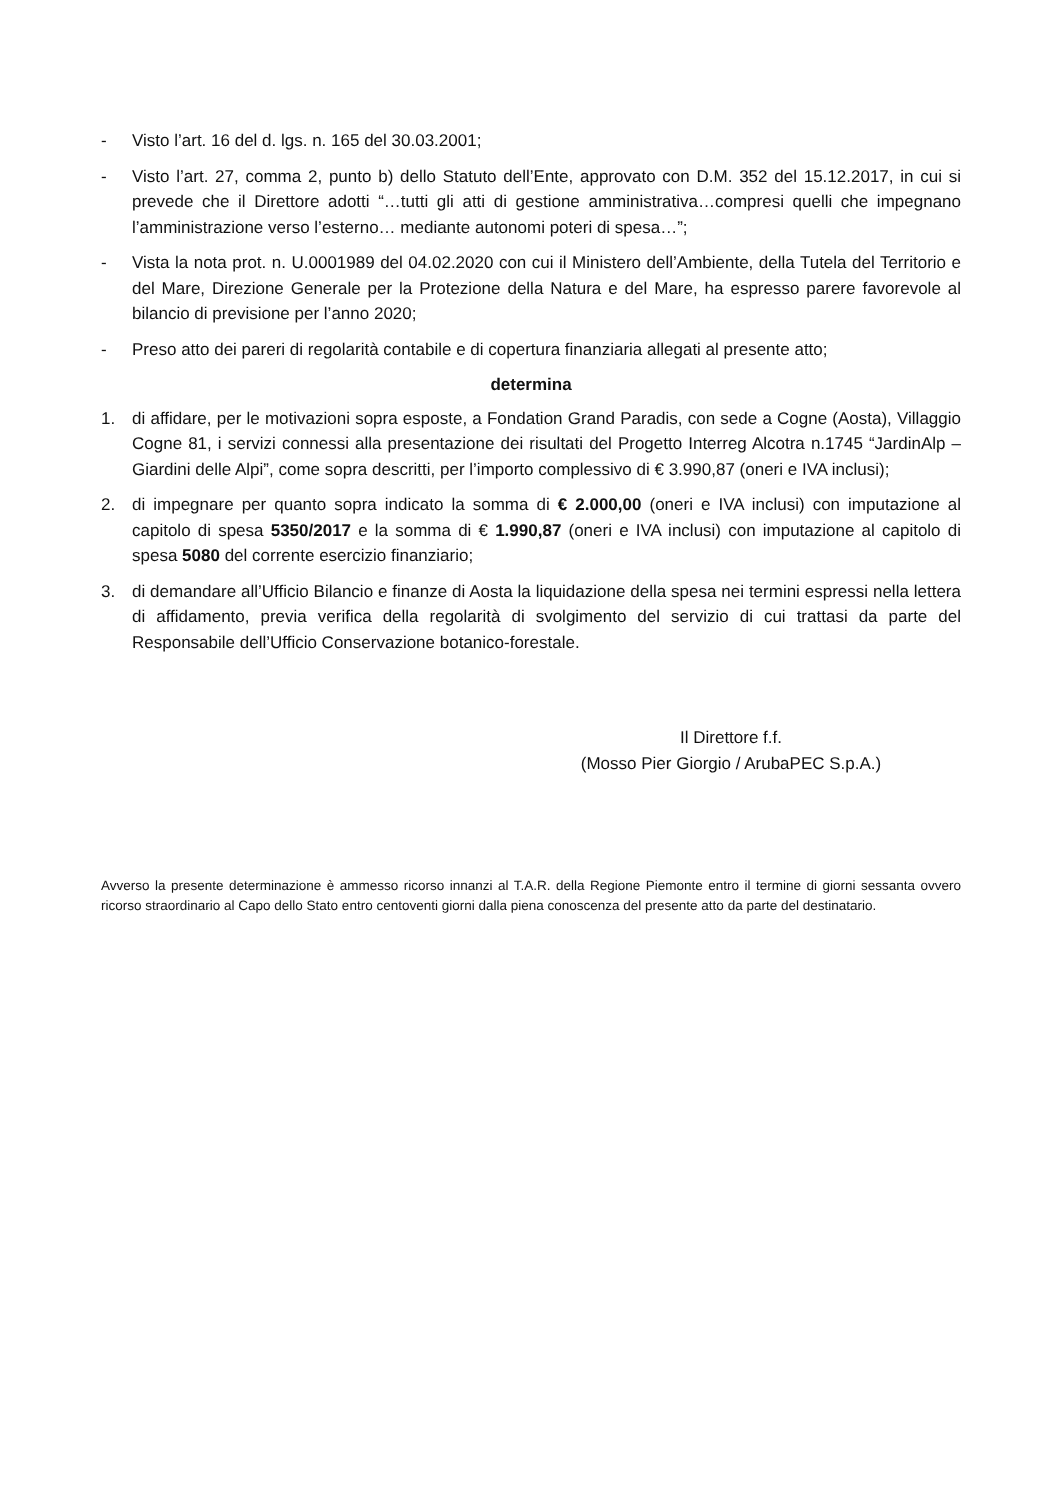- Visto l’art. 16 del d. lgs. n. 165 del 30.03.2001;
- Visto l’art. 27, comma 2, punto b) dello Statuto dell’Ente, approvato con D.M. 352 del 15.12.2017, in cui si prevede che il Direttore adotti “…tutti gli atti di gestione amministrativa…compresi quelli che impegnano l’amministrazione verso l’esterno… mediante autonomi poteri di spesa…”;
- Vista la nota prot. n. U.0001989 del 04.02.2020 con cui il Ministero dell’Ambiente, della Tutela del Territorio e del Mare, Direzione Generale per la Protezione della Natura e del Mare, ha espresso parere favorevole al bilancio di previsione per l’anno 2020;
- Preso atto dei pareri di regolarità contabile e di copertura finanziaria allegati al presente atto;
determina
1. di affidare, per le motivazioni sopra esposte, a Fondation Grand Paradis, con sede a Cogne (Aosta), Villaggio Cogne 81, i servizi connessi alla presentazione dei risultati del Progetto Interreg Alcotra n.1745 “JardinAlp – Giardini delle Alpi”, come sopra descritti, per l’importo complessivo di € 3.990,87 (oneri e IVA inclusi);
2. di impegnare per quanto sopra indicato la somma di € 2.000,00 (oneri e IVA inclusi) con imputazione al capitolo di spesa 5350/2017 e la somma di € 1.990,87 (oneri e IVA inclusi) con imputazione al capitolo di spesa 5080 del corrente esercizio finanziario;
3. di demandare all’Ufficio Bilancio e finanze di Aosta la liquidazione della spesa nei termini espressi nella lettera di affidamento, previa verifica della regolarità di svolgimento del servizio di cui trattasi da parte del Responsabile dell’Ufficio Conservazione botanico-forestale.
Il Direttore f.f.
(Mosso Pier Giorgio / ArubaPEC S.p.A.)
Avverso la presente determinazione è ammesso ricorso innanzi al T.A.R. della Regione Piemonte entro il termine di giorni sessanta ovvero ricorso straordinario al Capo dello Stato entro centoventi giorni dalla piena conoscenza del presente atto da parte del destinatario.